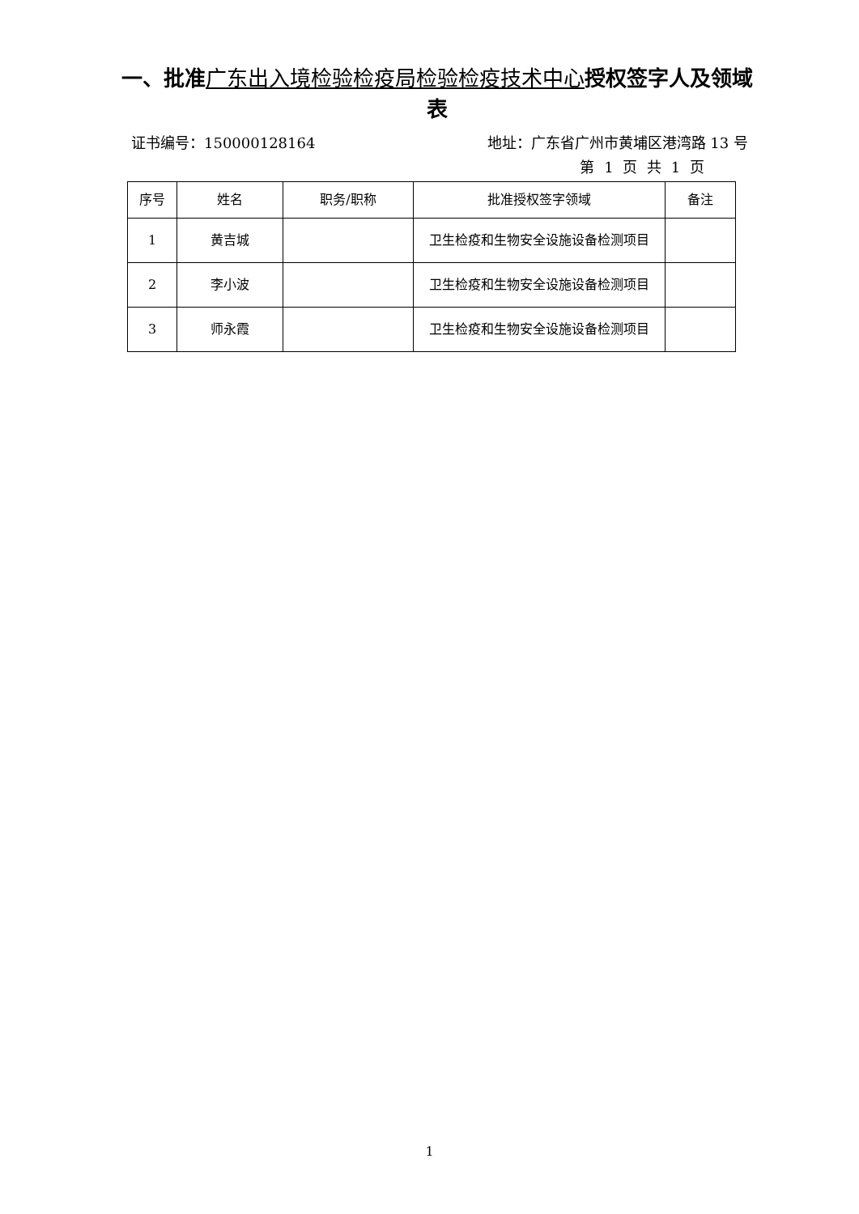一、批准广东出入境检验检疫局检验检疫技术中心授权签字人及领域表
证书编号：150000128164 地址：广东省广州市黄埔区港湾路 13 号
第 1 页 共 1 页
| 序号 | 姓名 | 职务/职称 | 批准授权签字领域 | 备注 |
| --- | --- | --- | --- | --- |
| 1 | 黄吉城 | | 卫生检疫和生物安全设施设备检测项目 | |
| 2 | 李小波 | | 卫生检疫和生物安全设施设备检测项目 | |
| 3 | 师永霞 | | 卫生检疫和生物安全设施设备检测项目 | |
1